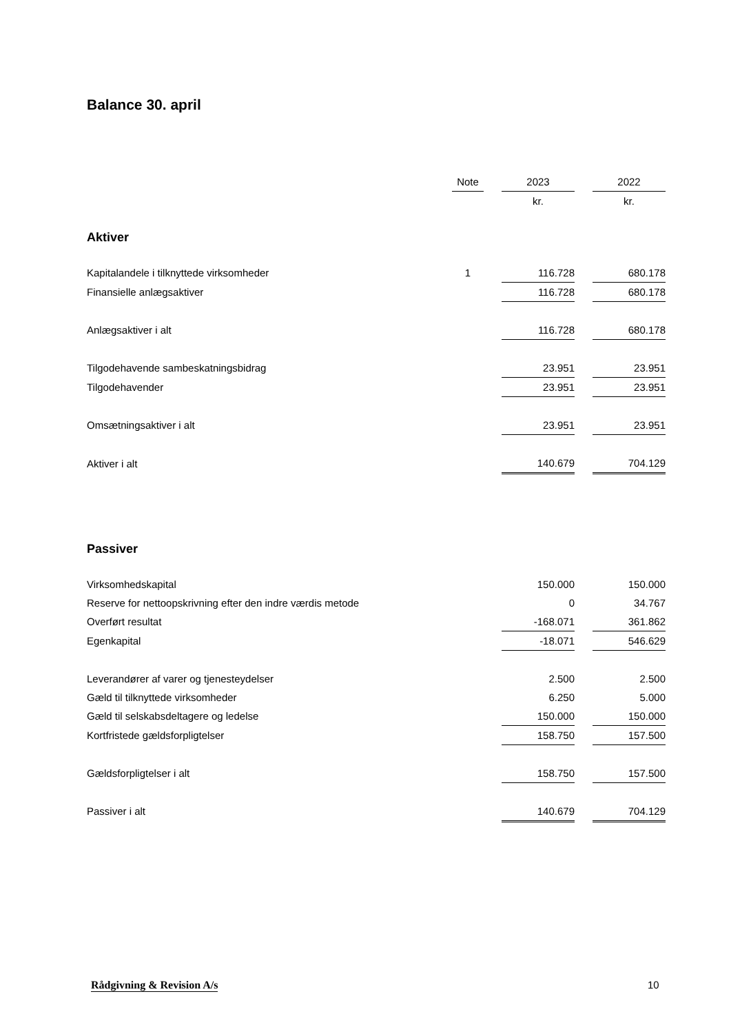Balance 30. april
| | Note | | 2023 | | 2022 |
| --- | --- | --- | --- | --- | --- |
| | | | kr. | | kr. |
| Aktiver | | | | | |
| Kapitalandele i tilknyttede virksomheder | 1 | | 116.728 | | 680.178 |
| Finansielle anlægsaktiver | | | 116.728 | | 680.178 |
| Anlægsaktiver i alt | | | 116.728 | | 680.178 |
| Tilgodehavende sambeskatningsbidrag | | | 23.951 | | 23.951 |
| Tilgodehavender | | | 23.951 | | 23.951 |
| Omsætningsaktiver i alt | | | 23.951 | | 23.951 |
| Aktiver i alt | | | 140.679 | | 704.129 |
| Passiver | | | | | |
| Virksomhedskapital | | | 150.000 | | 150.000 |
| Reserve for nettoopskrivning efter den indre værdis metode | | | 0 | | 34.767 |
| Overført resultat | | | -168.071 | | 361.862 |
| Egenkapital | | | -18.071 | | 546.629 |
| Leverandører af varer og tjenesteydelser | | | 2.500 | | 2.500 |
| Gæld til tilknyttede virksomheder | | | 6.250 | | 5.000 |
| Gæld til selskabsdeltagere og ledelse | | | 150.000 | | 150.000 |
| Kortfristede gældsforpligtelser | | | 158.750 | | 157.500 |
| Gældsforpligtelser i alt | | | 158.750 | | 157.500 |
| Passiver i alt | | | 140.679 | | 704.129 |
Rådgivning & Revision A/s 10